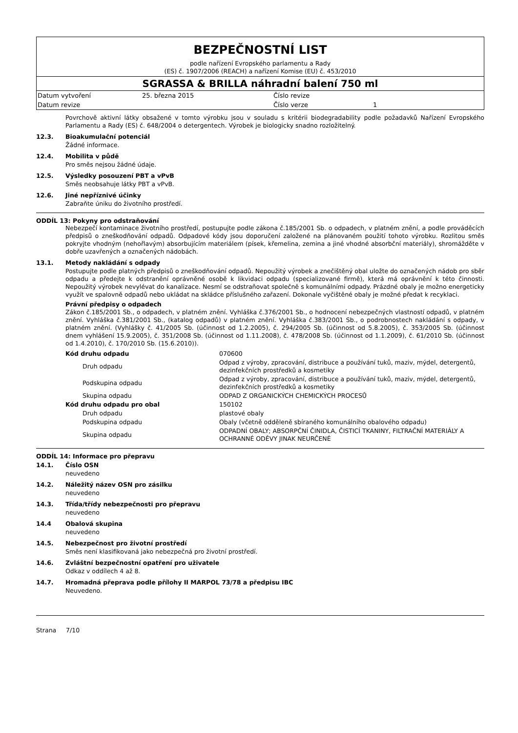BEZPEČNOSTNÍ LIST
podle nařízení Evropského parlamentu a Rady
(ES) č. 1907/2006 (REACH) a nařízení Komise (EU) č. 453/2010
SGRASSA & BRILLA náhradní balení 750 ml
| Datum vytvoření | 25. března 2015 | Číslo revize | |
| Datum revize | | Číslo verze | 1 |
Povrchově aktivní látky obsažené v tomto výrobku jsou v souladu s kritérii biodegradability podle požadavků Nařízení Evropského Parlamentu a Rady (ES) č. 648/2004 o detergentech. Výrobek je biologicky snadno rozložitelný.
12.3. Bioakumulační potenciál
Žádné informace.
12.4. Mobilita v půdě
Pro směs nejsou žádné údaje.
12.5. Výsledky posouzení PBT a vPvB
Směs neobsahuje látky PBT a vPvB.
12.6. Jiné nepříznivé účinky
Zabraňte úniku do životního prostředí.
ODDÍL 13: Pokyny pro odstraňování
Nebezpečí kontaminace životního prostředí, postupujte podle zákona č.185/2001 Sb. o odpadech, v platném znění, a podle prováděcích předpisů o zneškodňování odpadů. Odpadové kódy jsou doporučení založené na plánovaném použití tohoto výrobku. Rozlitou směs pokryjte vhodným (nehořlavým) absorbujícím materiálem (písek, křemelina, zemina a jiné vhodné absorbční materiály), shromážděte v dobře uzavřených a označených nádobách.
13.1. Metody nakládání s odpady
Postupujte podle platných předpisů o zneškodňování odpadů. Nepoužitý výrobek a znečištěný obal uložte do označených nádob pro sběr odpadu a předejte k odstranění oprávněné osobě k likvidaci odpadu (specializované firmě), která má oprávnění k této činnosti. Nepoužitý výrobek nevylévat do kanalizace. Nesmí se odstraňovat společně s komunálními odpady. Prázdné obaly je možno energeticky využít ve spalovně odpadů nebo ukládat na skládce příslušného zařazení. Dokonale vyčištěné obaly je možné předat k recyklaci.
Právní předpisy o odpadech
Zákon č.185/2001 Sb., o odpadech, v platném znění. Vyhláška č.376/2001 Sb., o hodnocení nebezpečných vlastností odpadů, v platném znění. Vyhláška č.381/2001 Sb., (katalog odpadů) v platném znění. Vyhláška č.383/2001 Sb., o podrobnostech nakládání s odpady, v platném znění. (Vyhlášky č. 41/2005 Sb. (účinnost od 1.2.2005), č. 294/2005 Sb. (účinnost od 5.8.2005), č. 353/2005 Sb. (účinnost dnem vyhlášení 15.9.2005), č. 351/2008 Sb. (účinnost od 1.11.2008), č. 478/2008 Sb. (účinnost od 1.1.2009), č. 61/2010 Sb. (účinnost od 1.4.2010), č. 170/2010 Sb. (15.6.2010)).
| Kód druhu odpadu | 070600 |
| Druh odpadu | Odpad z výroby, zpracování, distribuce a používání tuků, maziv, mýdel, detergentů, dezinfekčních prostředků a kosmetiky |
| Podskupina odpadu | Odpad z výroby, zpracování, distribuce a používání tuků, maziv, mýdel, detergentů, dezinfekčních prostředků a kosmetiky |
| Skupina odpadu | ODPAD Z ORGANICKÝCH CHEMICKÝCH PROCESŮ |
| Kód druhu odpadu pro obal | 150102 |
| Druh odpadu | plastové obaly |
| Podskupina odpadu | Obaly (včetně odděleně sbíraného komunálního obalového odpadu) |
| Skupina odpadu | ODPADNÍ OBALY; ABSORPČNÍ ČINIDLA, ČISTICÍ TKANINY, FILTRAČNÍ MATERIÁLY A OCHRANNÉ ODĚVY JINAK NEURČENÉ |
ODDÍL 14: Informace pro přepravu
14.1. Číslo OSN
neuvedeno
14.2. Náležitý název OSN pro zásilku
neuvedeno
14.3. Třída/třídy nebezpečnosti pro přepravu
neuvedeno
14.4 Obalová skupina
neuvedeno
14.5. Nebezpečnost pro životní prostředí
Směs není klasifikovaná jako nebezpečná pro životní prostředí.
14.6. Zvláštní bezpečnostní opatření pro uživatele
Odkaz v oddílech 4 až 8.
14.7. Hromadná přeprava podle přílohy II MARPOL 73/78 a předpisu IBC
Neuvedeno.
Strana 7/10